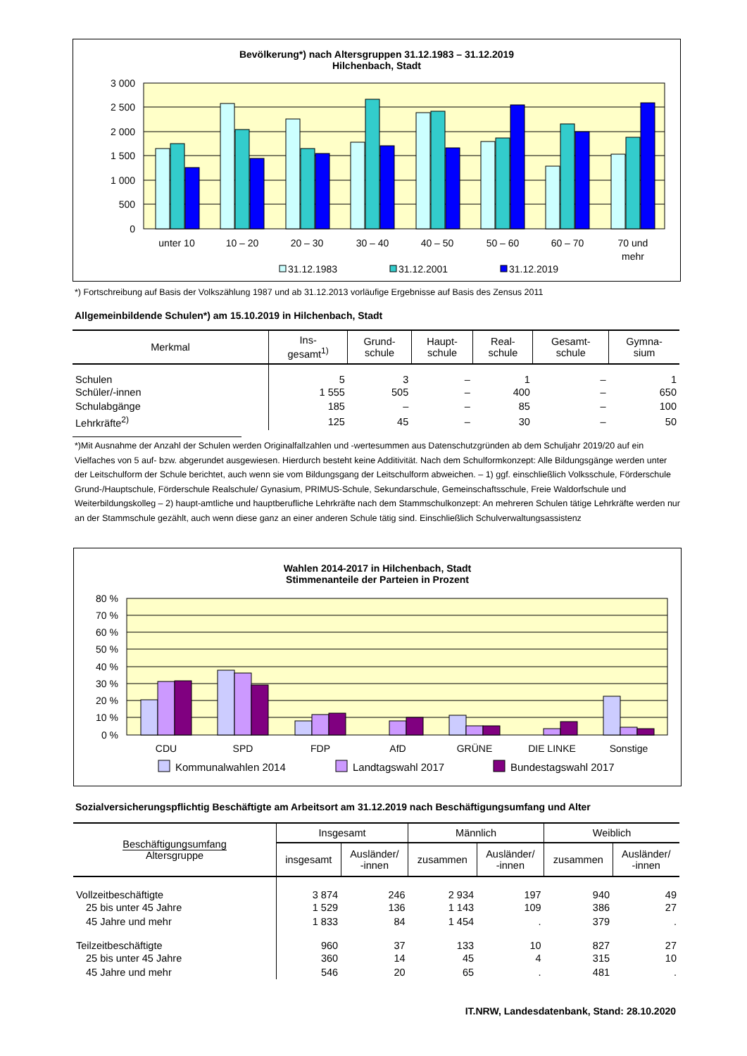Bevölkerung*) nach Altersgruppen 31.12.1983 – 31.12.2019
Hilchenbach, Stadt
3 000
2 500
2 000
1 500
1 000
500
0
unter 10
10 – 20
20 – 30
30 – 40
40 – 50
50 – 60
60 – 70
70 und
mehr
31.12.1983
31.12.2001
31.12.2019
*) Fortschreibung auf Basis der Volkszählung 1987 und ab 31.12.2013 vorläufige Ergebnisse auf Basis des Zensus 2011
Allgemeinbildende Schulen*) am 15.10.2019 in Hilchenbach, Stadt
| Merkmal | Ins- gesamt<sup>1)</sup> | Grund- schule | Haupt- schule | Real- schule | Gesamt- schule | Gymna- sium |
| --- | --- | --- | --- | --- | --- | --- |
| Schulen | 5 | 3 | – | 1 | – | 1 |
| Schüler/-innen | 1 555 | 505 | – | 400 | – | 650 |
| Schulabgänge | 185 | – | – | 85 | – | 100 |
| Lehrkräfte<sup>2)</sup> | 125 | 45 | – | 30 | – | 50 |
*)Mit Ausnahme der Anzahl der Schulen werden Originalfallzahlen und -wertesummen aus Datenschutzgründen ab dem Schuljahr 2019/20 auf ein Vielfaches von 5 auf- bzw. abgerundet ausgewiesen. Hierdurch besteht keine Additivität. Nach dem Schulformkonzept: Alle Bildungsgänge werden unter der Leitschulform der Schule berichtet, auch wenn sie vom Bildungsgang der Leitschulform abweichen. – 1) ggf. einschließlich Volksschule, Förderschule Grund-/Hauptschule, Förderschule Realschule/ Gynasium, PRIMUS-Schule, Sekundarschule, Gemeinschaftsschule, Freie Waldorfschule und Weiterbildungskolleg – 2) haupt-amtliche und hauptberufliche Lehrkräfte nach dem Stammschulkonzept: An mehreren Schulen tätige Lehrkräfte werden nur an der Stammschule gezählt, auch wenn diese ganz an einer anderen Schule tätig sind. Einschließlich Schulverwaltungsassistenz
Wahlen 2014-2017 in Hilchenbach, Stadt
Stimmenanteile der Parteien in Prozent
80 %
70 %
60 %
50 %
40 %
30 %
20 %
10 %
0 %
CDU
SPD
FDP
AfD
GRÜNE
DIE LINKE
Sonstige
Kommunalwahlen 2014
Landtagswahl 2017
Bundestagswahl 2017
Sozialversicherungspflichtig Beschäftigte am Arbeitsort am 31.12.2019 nach Beschäftigungsumfang und Alter
| Beschäftigungsumfang Altersgruppe | Insgesamt | | Männlich | | Weiblich | |
| --- | --- | --- | --- | --- | --- | --- |
| | insgesamt | Ausländer/ -innen | zusammen | Ausländer/ -innen | zusammen | Ausländer/ -innen |
| Vollzeitbeschäftigte | 3 874 | 246 | 2 934 | 197 | 940 | 49 |
| 25 bis unter 45 Jahre | 1 529 | 136 | 1 143 | 109 | 386 | 27 |
| 45 Jahre und mehr | 1 833 | 84 | 1 454 | . | 379 | . |
| Teilzeitbeschäftigte | 960 | 37 | 133 | 10 | 827 | 27 |
| 25 bis unter 45 Jahre | 360 | 14 | 45 | 4 | 315 | 10 |
| 45 Jahre und mehr | 546 | 20 | 65 | . | 481 | . |
IT.NRW, Landesdatenbank, Stand: 28.10.2020